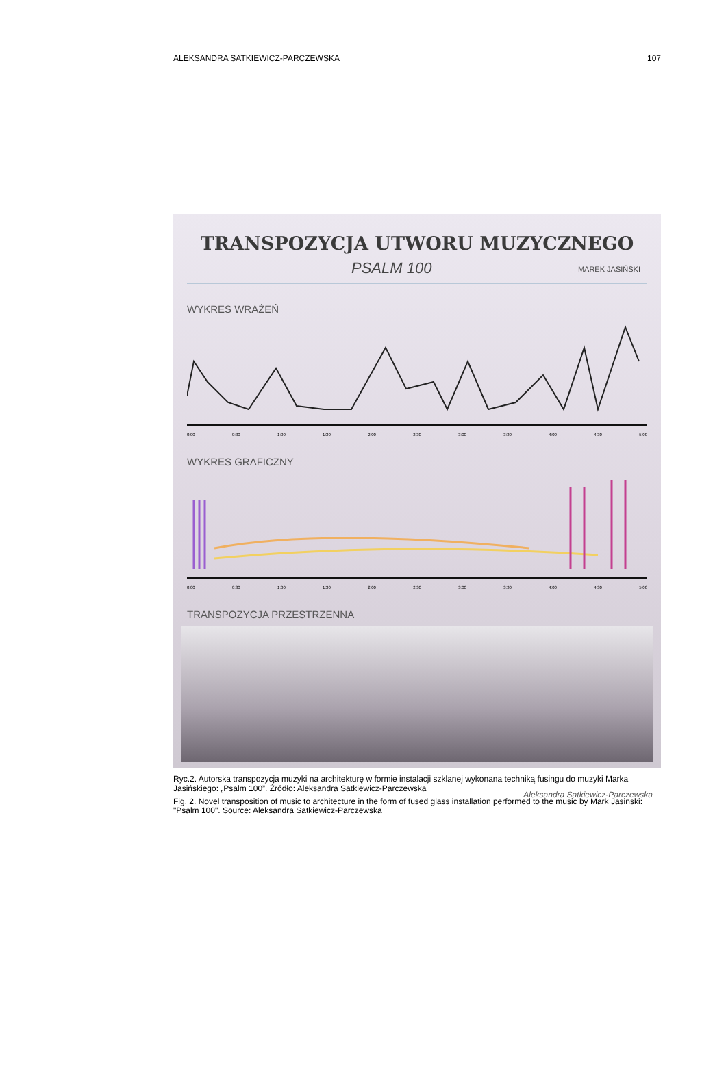ALEKSANDRA SATKIEWICZ-PARCZEWSKA 107
TRANSPOZYCJA UTWORU MUZYCZNEGO
PSALM 100 MAREK JASIŃSKI
WYKRES WRAŻEŃ
0:00 0:30 1:00 1:30 2:00 2:30 3:00 3:30 4:00 4:30 5:00
WYKRES GRAFICZNY
0:00 0:30 1:00 1:30 2:00 2:30 3:00 3:30 4:00 4:30 5:00
TRANSPOZYCJA PRZESTRZENNA
Aleksandra Satkiewicz-Parczewska
Ryc.2. Autorska transpozycja muzyki na architekturę w formie instalacji szklanej wykonana techniką fusingu do muzyki Marka Jasińskiego: „Psalm 100”. Źródło: Aleksandra Satkiewicz-Parczewska
Fig. 2. Novel transposition of music to architecture in the form of fused glass installation performed to the music by Mark Jasinski: "Psalm 100". Source: Aleksandra Satkiewicz-Parczewska